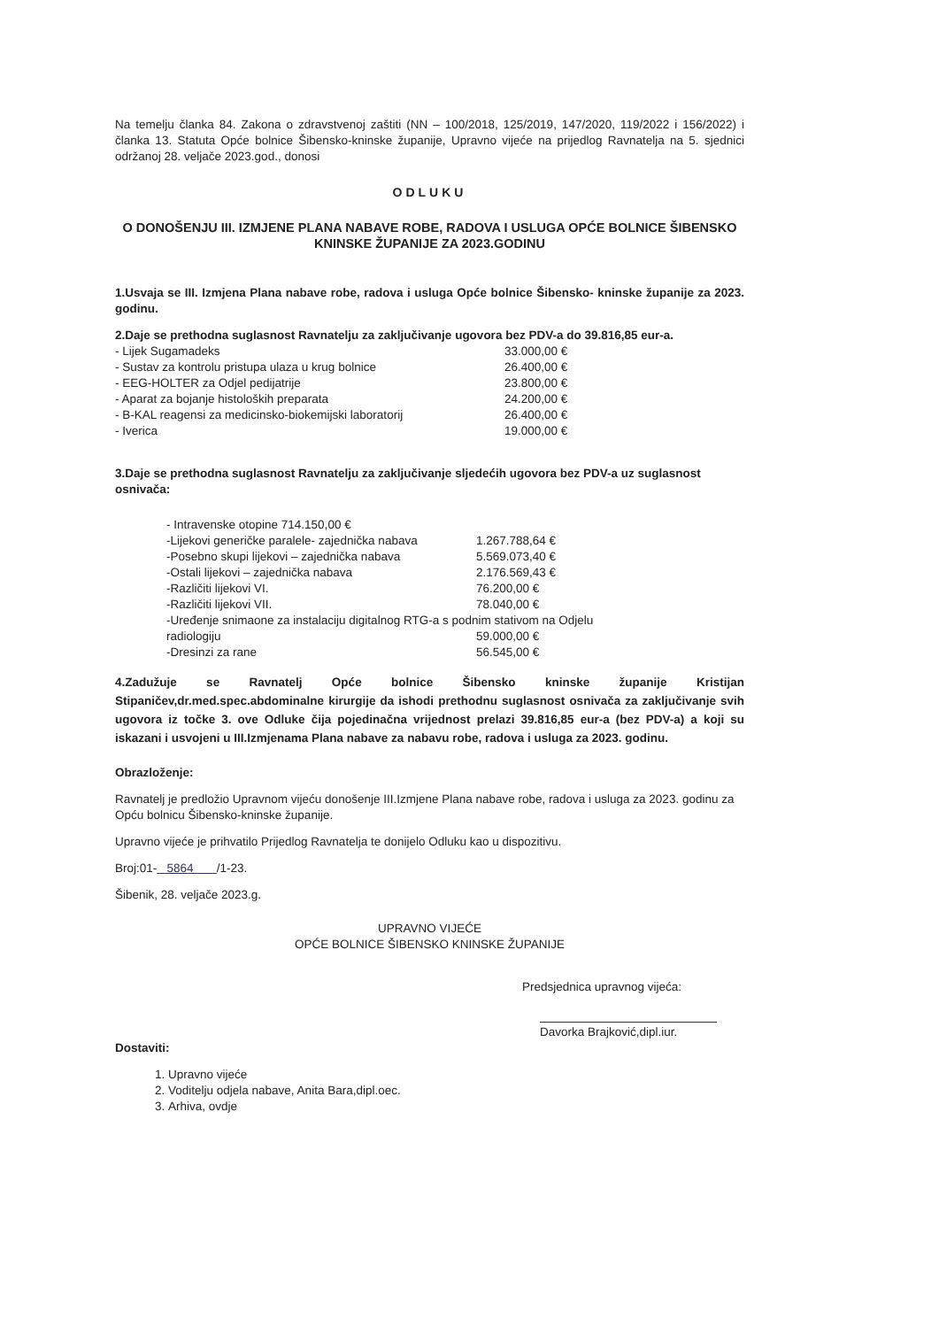Na temelju članka 84. Zakona o zdravstvenoj zaštiti (NN – 100/2018, 125/2019, 147/2020, 119/2022 i 156/2022) i članka 13. Statuta Opće bolnice Šibensko-kninske županije, Upravno vijeće na prijedlog Ravnatelja na 5. sjednici održanoj 28. veljače 2023.god., donosi
ODLUKU
O DONOŠENJU III. IZMJENE PLANA NABAVE ROBE, RADOVA I USLUGA OPĆE BOLNICE ŠIBENSKO KNINSKE ŽUPANIJE ZA 2023.GODINU
1.Usvaja se III. Izmjena Plana nabave robe, radova i usluga Opće bolnice Šibensko- kninske županije za 2023. godinu.
2.Daje se prethodna suglasnost Ravnatelju za zaključivanje ugovora bez PDV-a do 39.816,85 eur-a.
| - Lijek Sugamadeks | 33.000,00 € |
| - Sustav za kontrolu pristupa ulaza u krug bolnice | 26.400,00 € |
| - EEG-HOLTER za Odjel pedijatrije | 23.800,00 € |
| - Aparat za bojanje histoloških preparata | 24.200,00 € |
| - B-KAL reagensi za medicinsko-biokemijski laboratorij | 26.400,00 € |
| - Iverica | 19.000,00 € |
3.Daje se prethodna suglasnost Ravnatelju za zaključivanje sljedećih ugovora bez PDV-a uz suglasnost osnivača:
| - Intravenske otopine 714.150,00 € | |
| -Lijekovi generičke paralele- zajednička nabava | 1.267.788,64 € |
| -Posebno skupi lijekovi – zajednička nabava | 5.569.073,40 € |
| -Ostali lijekovi – zajednička nabava | 2.176.569,43 € |
| -Različiti lijekovi VI. | 76.200,00 € |
| -Različiti lijekovi VII. | 78.040,00 € |
| -Uređenje snimaone za instalaciju digitalnog RTG-a s podnim stativom na Odjelu | |
| radiologiju | 59.000,00 € |
| -Dresinzi za rane | 56.545,00 € |
4.Zadužuje se Ravnatelj Opće bolnice Šibensko kninske županije Kristijan Stipaničev,dr.med.spec.abdominalne kirurgije da ishodi prethodnu suglasnost osnivača za zaključivanje svih ugovora iz točke 3. ove Odluke čija pojedinačna vrijednost prelazi 39.816,85 eur-a (bez PDV-a) a koji su iskazani i usvojeni u III.Izmjenama Plana nabave za nabavu robe, radova i usluga za 2023. godinu.
Obrazloženje:
Ravnatelj je predložio Upravnom vijeću donošenje III.Izmjene Plana nabave robe, radova i usluga za 2023. godinu za Opću bolnicu Šibensko-kninske županije.
Upravno vijeće je prihvatilo Prijedlog Ravnatelja te donijelo Odluku kao u dispozitivu.
Broj:01- 5864 /1-23.
Šibenik, 28. veljače 2023.g.
UPRAVNO VIJEĆE
OPĆE BOLNICE ŠIBENSKO KNINSKE ŽUPANIJE
Predsjednica upravnog vijeća:
Davorka Brajković,dipl.iur.
Dostaviti:
1. Upravno vijeće
2. Voditelju odjela nabave, Anita Bara,dipl.oec.
3. Arhiva, ovdje